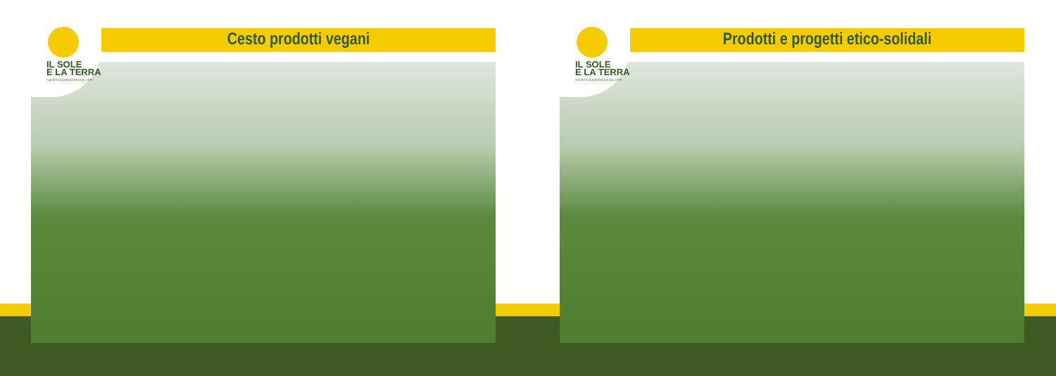Cesto prodotti vegani
IL SOLE
E LA TERRA
SOCIETÀ COOPERATIVA DAL 1979
Prodotti e progetti etico-solidali
IL SOLE
E LA TERRA
SOCIETÀ COOPERATIVA DAL 1979